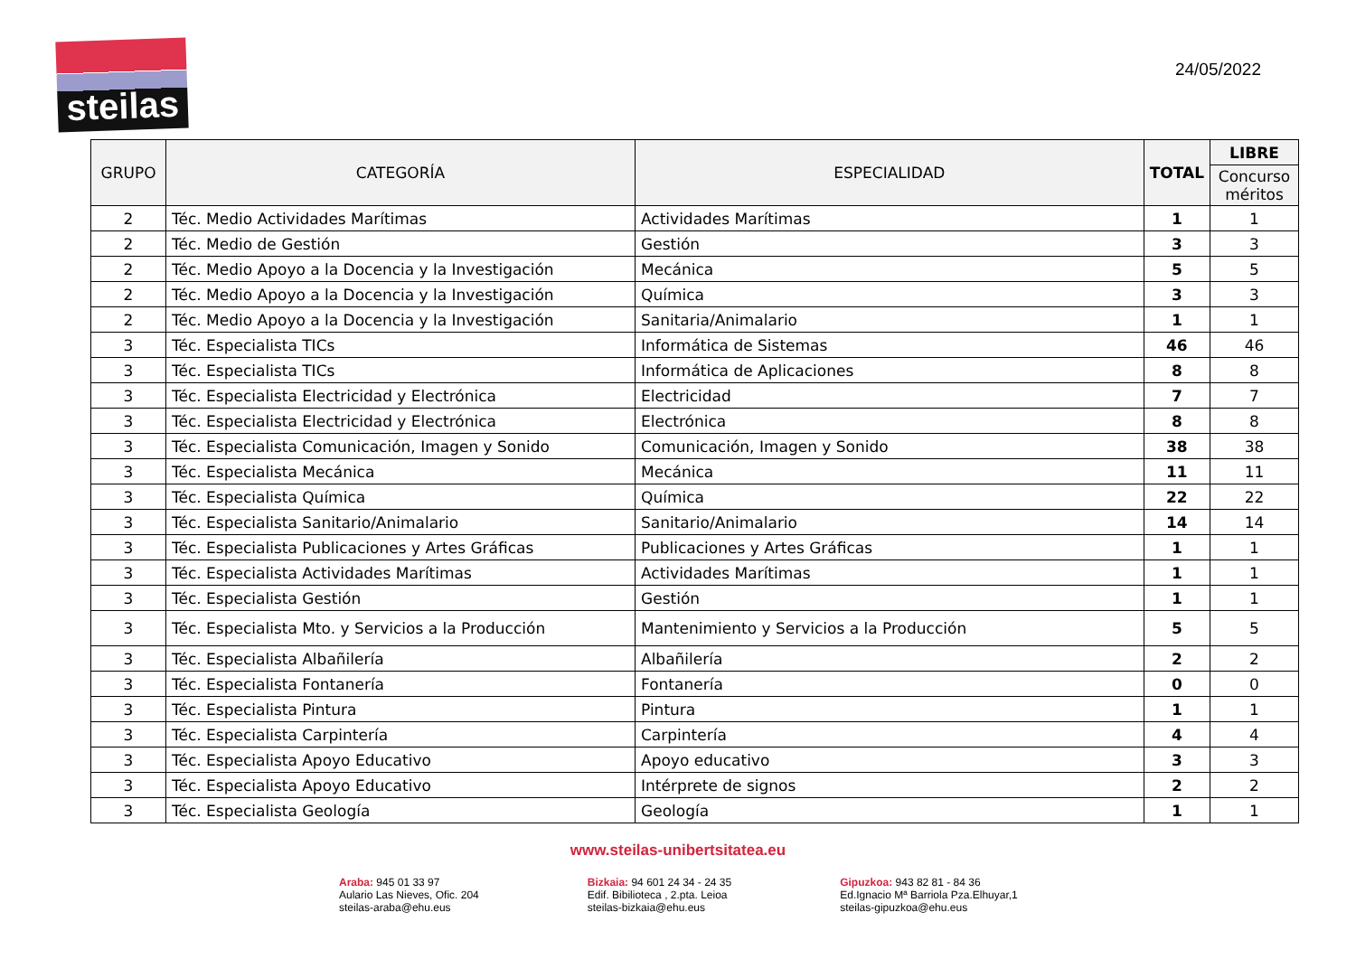steilas
24/05/2022
| GRUPO | CATEGORÍA | ESPECIALIDAD | TOTAL | LIBRE |
| --- | --- | --- | --- | --- |
| | | | | Concurso méritos |
| 2 | Téc. Medio Actividades Marítimas | Actividades Marítimas | 1 | 1 |
| 2 | Téc. Medio de Gestión | Gestión | 3 | 3 |
| 2 | Téc. Medio Apoyo a la Docencia y la Investigación | Mecánica | 5 | 5 |
| 2 | Téc. Medio Apoyo a la Docencia y la Investigación | Química | 3 | 3 |
| 2 | Téc. Medio Apoyo a la Docencia y la Investigación | Sanitaria/Animalario | 1 | 1 |
| 3 | Téc. Especialista TICs | Informática de Sistemas | 46 | 46 |
| 3 | Téc. Especialista TICs | Informática de Aplicaciones | 8 | 8 |
| 3 | Téc. Especialista Electricidad y Electrónica | Electricidad | 7 | 7 |
| 3 | Téc. Especialista Electricidad y Electrónica | Electrónica | 8 | 8 |
| 3 | Téc. Especialista Comunicación, Imagen y Sonido | Comunicación, Imagen y Sonido | 38 | 38 |
| 3 | Téc. Especialista Mecánica | Mecánica | 11 | 11 |
| 3 | Téc. Especialista Química | Química | 22 | 22 |
| 3 | Téc. Especialista Sanitario/Animalario | Sanitario/Animalario | 14 | 14 |
| 3 | Téc. Especialista Publicaciones y Artes Gráficas | Publicaciones y Artes Gráficas | 1 | 1 |
| 3 | Téc. Especialista Actividades Marítimas | Actividades Marítimas | 1 | 1 |
| 3 | Téc. Especialista Gestión | Gestión | 1 | 1 |
| 3 | Téc. Especialista Mto. y Servicios a la Producción | Mantenimiento y Servicios a la Producción | 5 | 5 |
| 3 | Téc. Especialista Albañilería | Albañilería | 2 | 2 |
| 3 | Téc. Especialista Fontanería | Fontanería | 0 | 0 |
| 3 | Téc. Especialista Pintura | Pintura | 1 | 1 |
| 3 | Téc. Especialista Carpintería | Carpintería | 4 | 4 |
| 3 | Téc. Especialista Apoyo Educativo | Apoyo educativo | 3 | 3 |
| 3 | Téc. Especialista Apoyo Educativo | Intérprete de signos | 2 | 2 |
| 3 | Téc. Especialista Geología | Geología | 1 | 1 |
www.steilas-unibertsitatea.eu
Araba: 945 01 33 97
Aulario Las Nieves, Ofic. 204
steilas-araba@ehu.eus
Bizkaia: 94 601 24 34 - 24 35
Edif. Bibilioteca , 2.pta. Leioa
steilas-bizkaia@ehu.eus
Gipuzkoa: 943 82 81 - 84 36
Ed.Ignacio Mª Barriola Pza.Elhuyar,1
steilas-gipuzkoa@ehu.eus